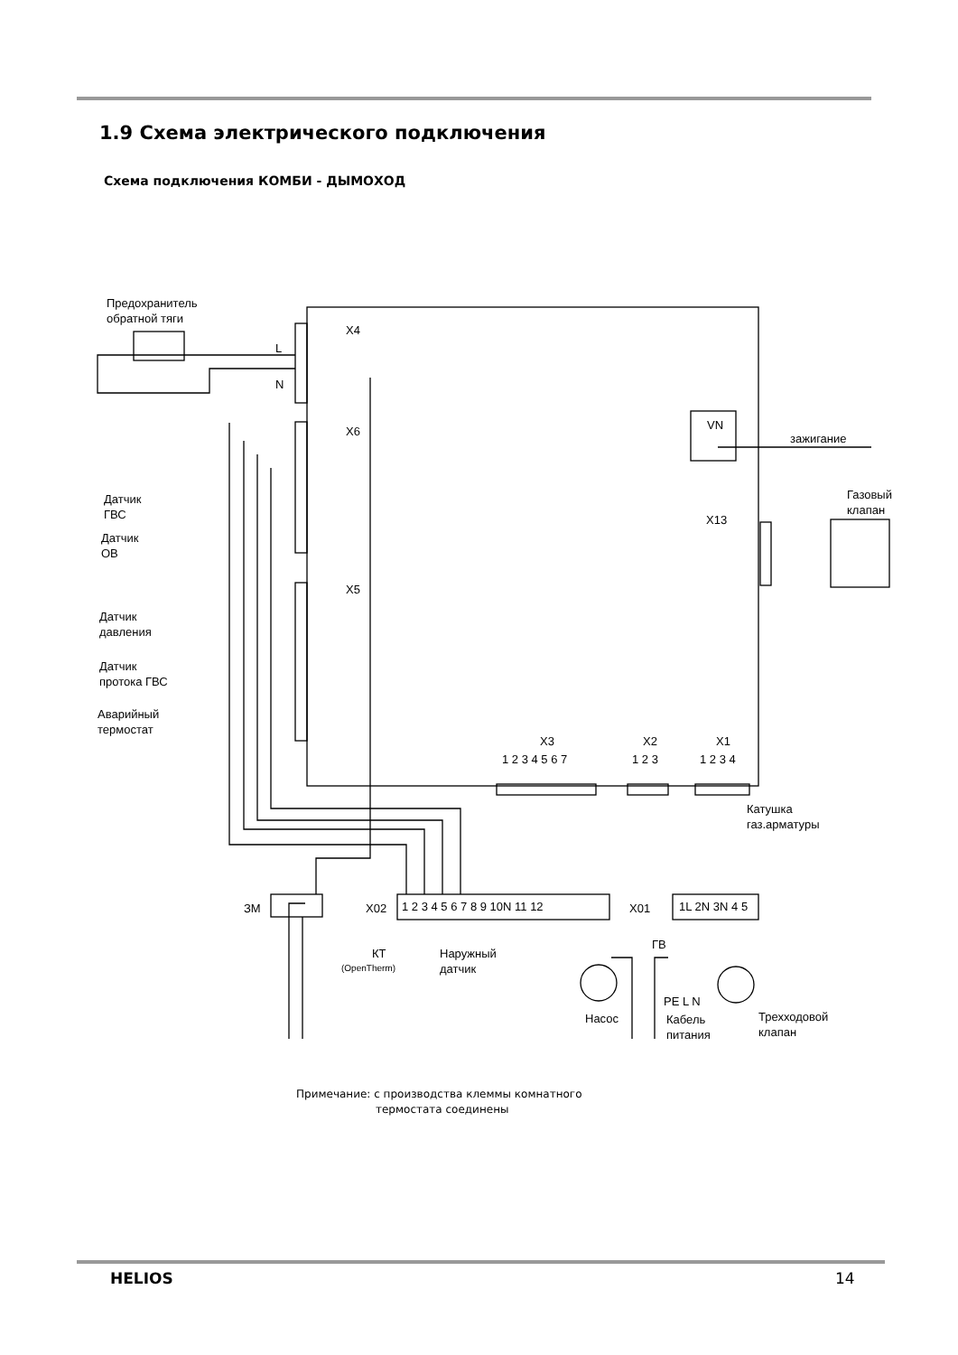1.9 Схема электрического подключения
Схема подключения КОМБИ - ДЫМОХОД
Предохранитель
обратной тяги
X4
L
N
X6
X5
Датчик
ГВС
Датчик
ОВ
Датчик
давления
Датчик
протока ГВС
Аварийный
термостат
VN
зажигание
Газовый
клапан
X13
X3
X2
X1
1 2 3 4 5 6 7
1 2 3
1 2 3 4
Катушка
газ.арматуры
ЗМ
X02
X01
1 2 3 4 5 6 7 8 9 10N 11 12
1L 2N 3N 4 5
КТ
(OpenTherm)
Наружный
датчик
ГВ
Насос
PE L N
Кабель
питания
Трехходовой
клапан
Примечание: с производства клеммы комнатного
термостата соединены
HELIOS 14